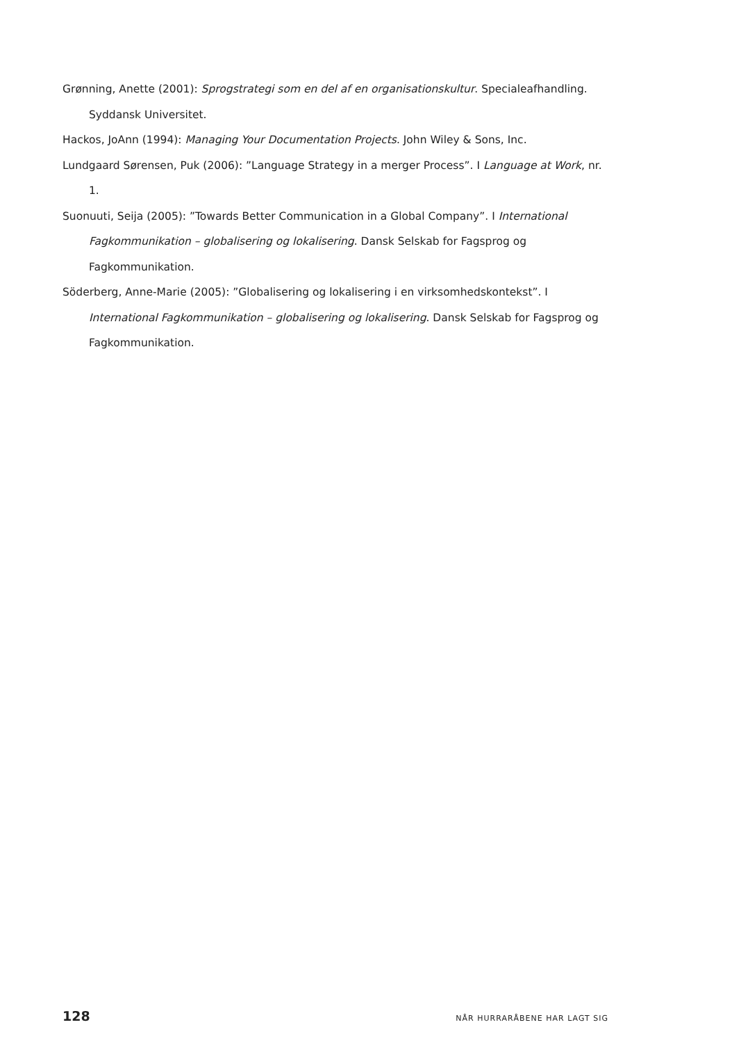Grønning, Anette (2001): Sprogstrategi som en del af en organisationskultur. Specialeafhandling. Syddansk Universitet.
Hackos, JoAnn (1994): Managing Your Documentation Projects. John Wiley & Sons, Inc.
Lundgaard Sørensen, Puk (2006): ”Language Strategy in a merger Process”. I Language at Work, nr. 1.
Suonuuti, Seija (2005): ”Towards Better Communication in a Global Company”. I International Fagkommunikation – globalisering og lokalisering. Dansk Selskab for Fagsprog og Fagkommunikation.
Söderberg, Anne-Marie (2005): ”Globalisering og lokalisering i en virksomhedskontekst”. I International Fagkommunikation – globalisering og lokalisering. Dansk Selskab for Fagsprog og Fagkommunikation.
128 NÅR HURRARÅBENE HAR LAGT SIG